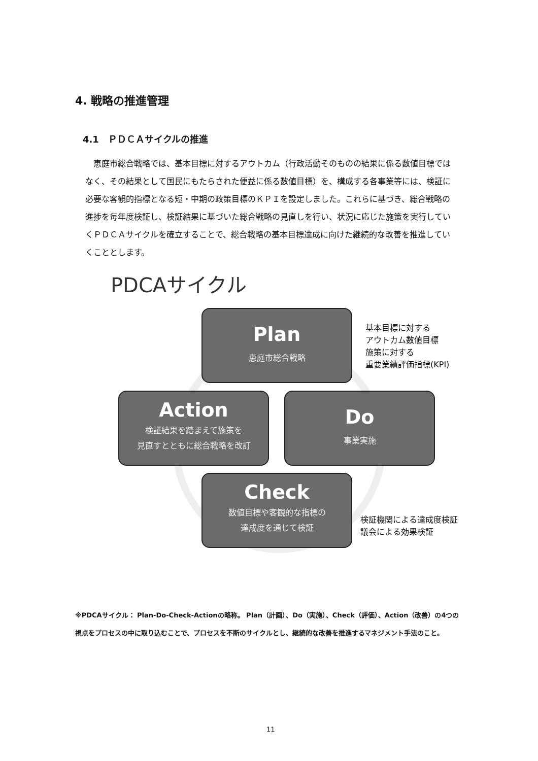4. 戦略の推進管理
4.1　ＰＤＣＡサイクルの推進
恵庭市総合戦略では、基本目標に対するアウトカム（行政活動そのものの結果に係る数値目標ではなく、その結果として国民にもたらされた便益に係る数値目標）を、構成する各事業等には、検証に必要な客観的指標となる短・中期の政策目標のＫＰＩを設定しました。これらに基づき、総合戦略の進捗を毎年度検証し、検証結果に基づいた総合戦略の見直しを行い、状況に応じた施策を実行していくＰＤＣＡサイクルを確立することで、総合戦略の基本目標達成に向けた継続的な改善を推進していくこととします。
PDCAサイクル
Plan
恵庭市総合戦略
基本目標に対する
アウトカム数値目標
施策に対する
重要業績評価指標(KPI)
Action
検証結果を踏まえて施策を
見直すとともに総合戦略を改訂
Do
事業実施
Check
数値目標や客観的な指標の
達成度を通じて検証
検証機関による達成度検証
議会による効果検証
※PDCAサイクル： Plan-Do-Check-Actionの略称。 Plan（計画）、Do（実施）、Check（評価）、Action（改善）の4つの視点をプロセスの中に取り込むことで、プロセスを不断のサイクルとし、継続的な改善を推進するマネジメント手法のこと。
11